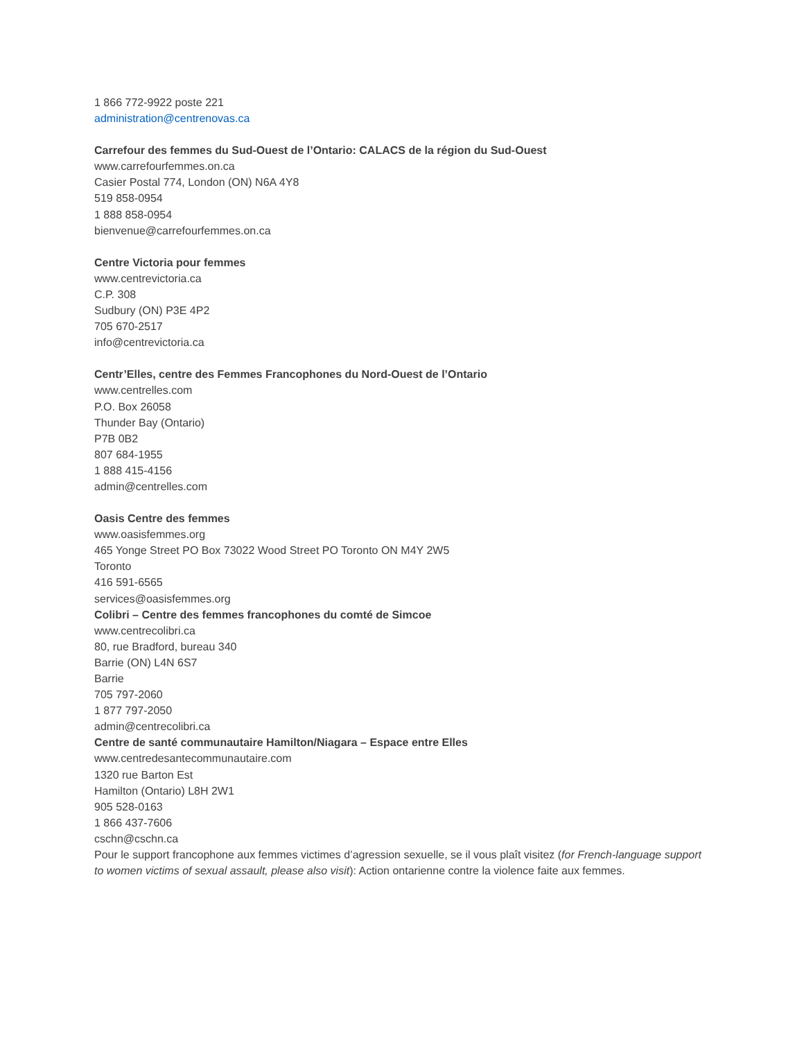1 866 772-9922 poste 221
administration@centrenovas.ca
Carrefour des femmes du Sud-Ouest de l’Ontario: CALACS de la région du Sud-Ouest
www.carrefourfemmes.on.ca
Casier Postal 774, London (ON) N6A 4Y8
519 858-0954
1 888 858-0954
bienvenue@carrefourfemmes.on.ca
Centre Victoria pour femmes
www.centrevictoria.ca
C.P. 308
Sudbury (ON) P3E 4P2
705 670-2517
info@centrevictoria.ca
Centr’Elles, centre des Femmes Francophones du Nord-Ouest de l’Ontario
www.centrelles.com
P.O. Box 26058
Thunder Bay (Ontario)
P7B 0B2
807 684-1955
1 888 415-4156
admin@centrelles.com
Oasis Centre des femmes
www.oasisfemmes.org
465 Yonge Street PO Box 73022 Wood Street PO Toronto ON M4Y 2W5
Toronto
416 591-6565
services@oasisfemmes.org
Colibri – Centre des femmes francophones du comté de Simcoe
www.centrecolibri.ca
80, rue Bradford, bureau 340
Barrie (ON) L4N 6S7
Barrie
705 797-2060
1 877 797-2050
admin@centrecolibri.ca
Centre de santé communautaire Hamilton/Niagara – Espace entre Elles
www.centredesantecommunautaire.com
1320 rue Barton Est
Hamilton (Ontario) L8H 2W1
905 528-0163
1 866 437-7606
cschn@cschn.ca
Pour le support francophone aux femmes victimes d’agression sexuelle, se il vous plaît visitez (for French-language support to women victims of sexual assault, please also visit): Action ontarienne contre la violence faite aux femmes.